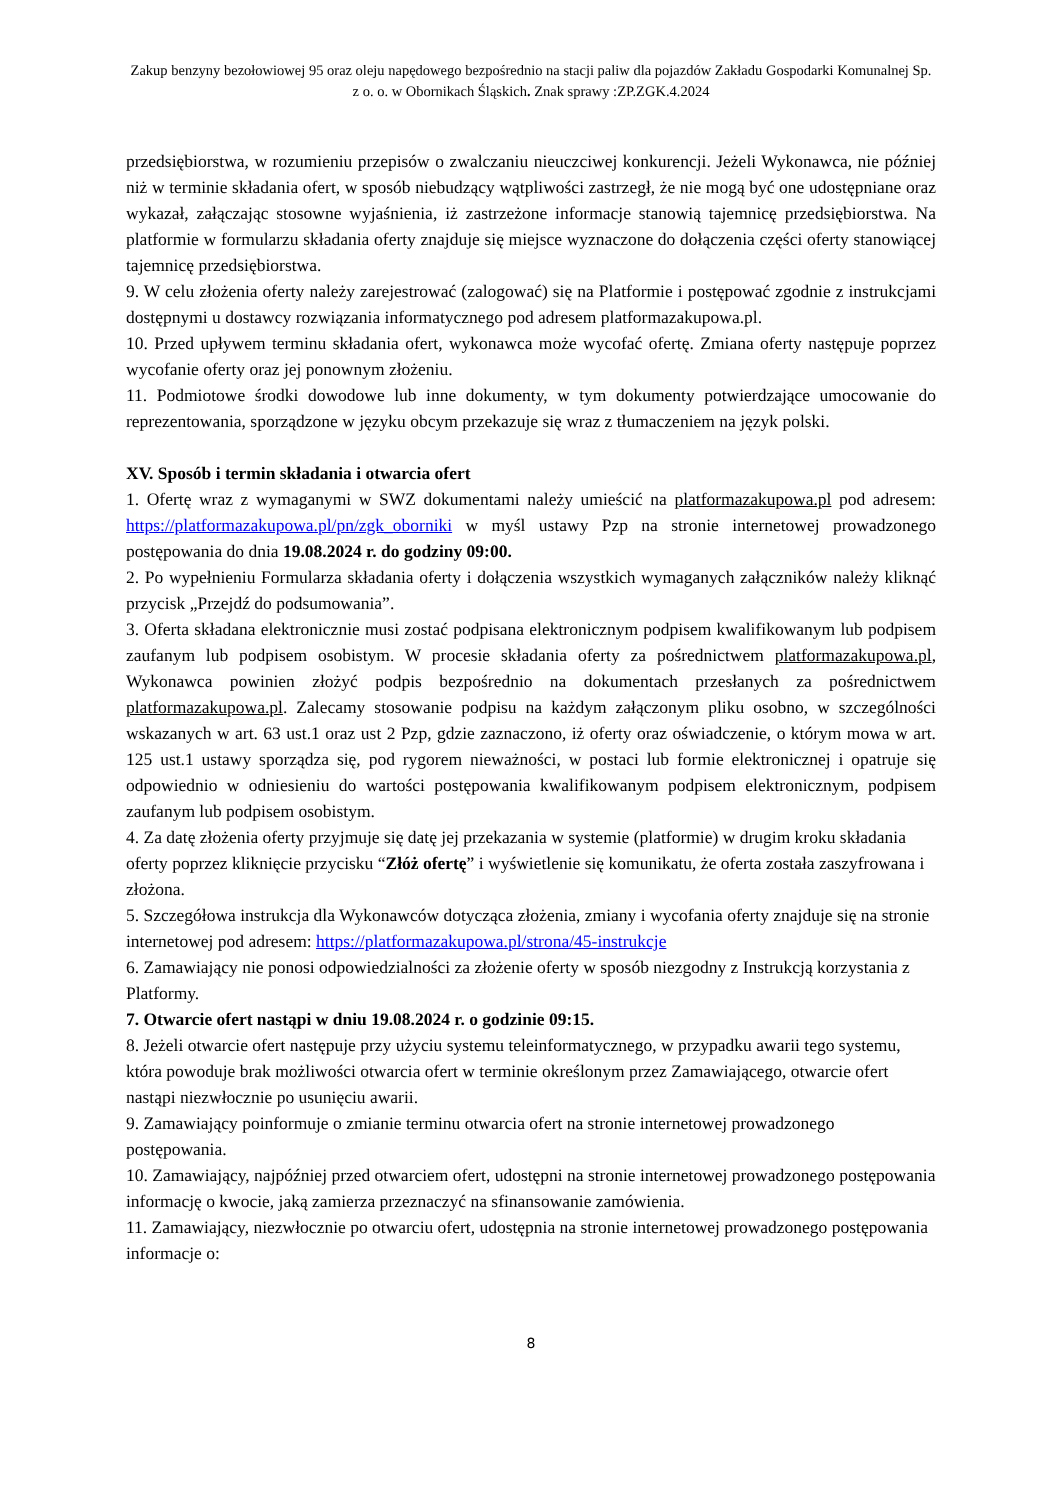Zakup benzyny bezołowiowej 95 oraz oleju napędowego bezpośrednio na stacji paliw dla pojazdów Zakładu Gospodarki Komunalnej Sp. z o. o. w Obornikach Śląskich. Znak sprawy :ZP.ZGK.4.2024
przedsiębiorstwa, w rozumieniu przepisów o zwalczaniu nieuczciwej konkurencji. Jeżeli Wykonawca, nie później niż w terminie składania ofert, w sposób niebudzący wątpliwości zastrzegł, że nie mogą być one udostępniane oraz wykazał, załączając stosowne wyjaśnienia, iż zastrzeżone informacje stanowią tajemnicę przedsiębiorstwa. Na platformie w formularzu składania oferty znajduje się miejsce wyznaczone do dołączenia części oferty stanowiącej tajemnicę przedsiębiorstwa.
9. W celu złożenia oferty należy zarejestrować (zalogować) się na Platformie i postępować zgodnie z instrukcjami dostępnymi u dostawcy rozwiązania informatycznego pod adresem platformazakupowa.pl.
10. Przed upływem terminu składania ofert, wykonawca może wycofać ofertę. Zmiana oferty następuje poprzez wycofanie oferty oraz jej ponownym złożeniu.
11. Podmiotowe środki dowodowe lub inne dokumenty, w tym dokumenty potwierdzające umocowanie do reprezentowania, sporządzone w języku obcym przekazuje się wraz z tłumaczeniem na język polski.
XV. Sposób i termin składania i otwarcia ofert
1. Ofertę wraz z wymaganymi w SWZ dokumentami należy umieścić na platformazakupowa.pl pod adresem: https://platformazakupowa.pl/pn/zgk_oborniki w myśl ustawy Pzp na stronie internetowej prowadzonego postępowania do dnia 19.08.2024 r. do godziny 09:00.
2. Po wypełnieniu Formularza składania oferty i dołączenia wszystkich wymaganych załączników należy kliknąć przycisk „Przejdź do podsumowania”.
3. Oferta składana elektronicznie musi zostać podpisana elektronicznym podpisem kwalifikowanym lub podpisem zaufanym lub podpisem osobistym. W procesie składania oferty za pośrednictwem platformazakupowa.pl, Wykonawca powinien złożyć podpis bezpośrednio na dokumentach przesłanych za pośrednictwem platformazakupowa.pl. Zalecamy stosowanie podpisu na każdym załączonym pliku osobno, w szczególności wskazanych w art. 63 ust.1 oraz ust 2 Pzp, gdzie zaznaczono, iż oferty oraz oświadczenie, o którym mowa w art. 125 ust.1 ustawy sporządza się, pod rygorem nieważności, w postaci lub formie elektronicznej i opatruje się odpowiednio w odniesieniu do wartości postępowania kwalifikowanym podpisem elektronicznym, podpisem zaufanym lub podpisem osobistym.
4. Za datę złożenia oferty przyjmuje się datę jej przekazania w systemie (platformie) w drugim kroku składania oferty poprzez kliknięcie przycisku “Złóż ofertę” i wyświetlenie się komunikatu, że oferta została zaszyfrowana i złożona.
5. Szczegółowa instrukcja dla Wykonawców dotycząca złożenia, zmiany i wycofania oferty znajduje się na stronie internetowej pod adresem: https://platformazakupowa.pl/strona/45-instrukcje
6. Zamawiający nie ponosi odpowiedzialności za złożenie oferty w sposób niezgodny z Instrukcją korzystania z Platformy.
7. Otwarcie ofert nastąpi w dniu 19.08.2024 r. o godzinie 09:15.
8. Jeżeli otwarcie ofert następuje przy użyciu systemu teleinformatycznego, w przypadku awarii tego systemu, która powoduje brak możliwości otwarcia ofert w terminie określonym przez Zamawiającego, otwarcie ofert nastąpi niezwłocznie po usunięciu awarii.
9. Zamawiający poinformuje o zmianie terminu otwarcia ofert na stronie internetowej prowadzonego postępowania.
10. Zamawiający, najpóźniej przed otwarciem ofert, udostępni na stronie internetowej prowadzonego postępowania informację o kwocie, jaką zamierza przeznaczyć na sfinansowanie zamówienia.
11. Zamawiający, niezwłocznie po otwarciu ofert, udostępnia na stronie internetowej prowadzonego postępowania informacje o:
8